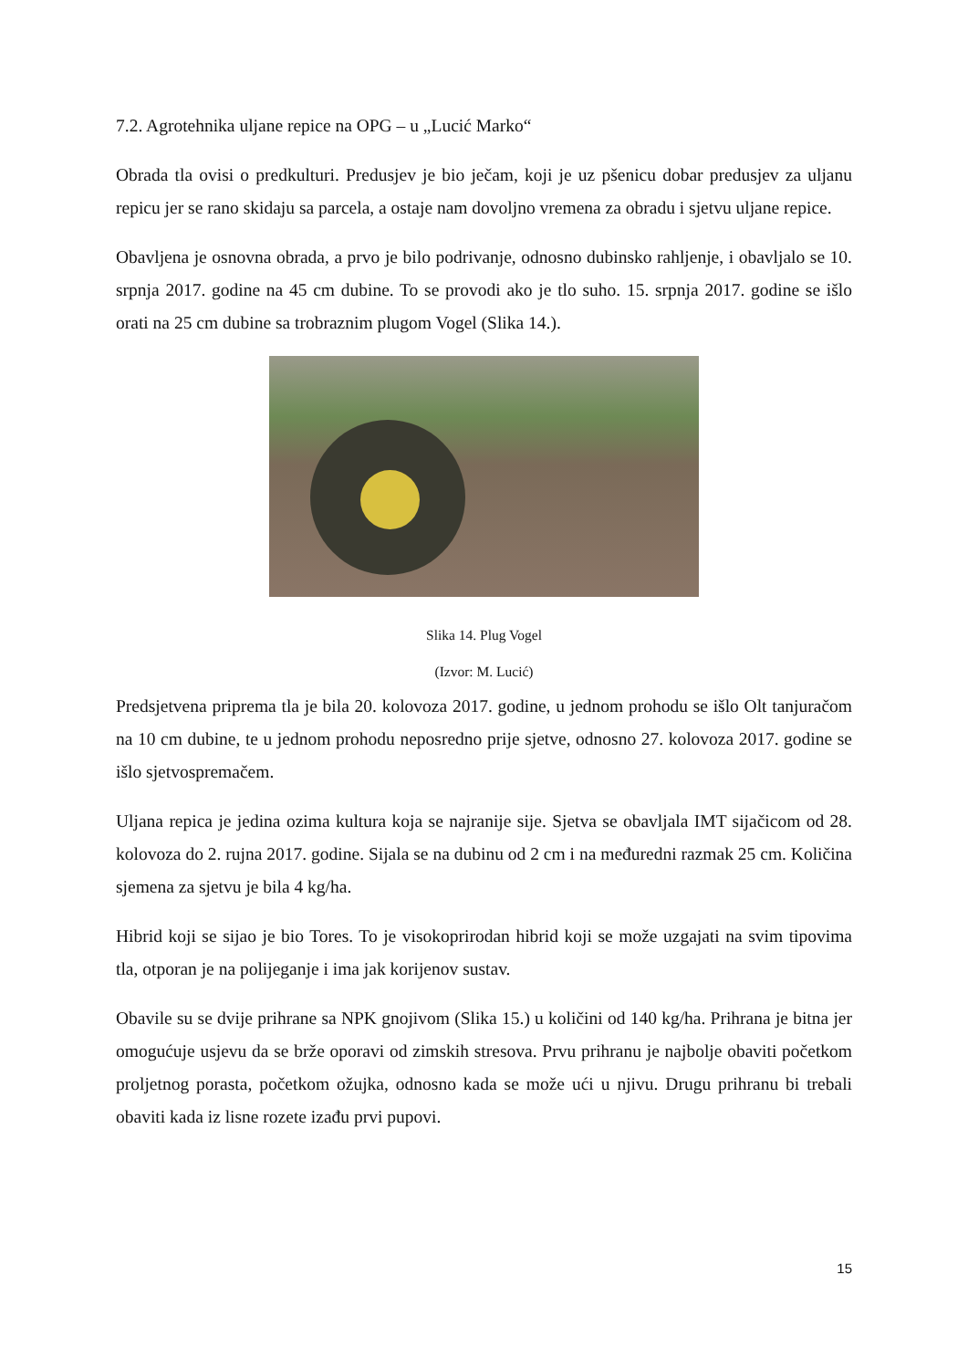7.2. Agrotehnika uljane repice na OPG – u „Lucić Marko“
Obrada tla ovisi o predkulturi. Predusjev je bio ječam, koji je uz pšenicu dobar predusjev za uljanu repicu jer se rano skidaju sa parcela, a ostaje nam dovoljno vremena za obradu i sjetvu uljane repice.
Obavljena je osnovna obrada, a prvo je bilo podrivanje, odnosno dubinsko rahljenje, i obavljalo se 10. srpnja 2017. godine na 45 cm dubine. To se provodi ako je tlo suho. 15. srpnja 2017. godine se išlo orati na 25 cm dubine sa trobraznim plugom Vogel (Slika 14.).
Slika 14. Plug Vogel
(Izvor: M. Lucić)
Predsjetvena priprema tla je bila 20. kolovoza 2017. godine, u jednom prohodu se išlo Olt tanjuračom na 10 cm dubine, te u jednom prohodu neposredno prije sjetve, odnosno 27. kolovoza 2017. godine se išlo sjetvospremačem.
Uljana repica je jedina ozima kultura koja se najranije sije. Sjetva se obavljala IMT sijačicom od 28. kolovoza do 2. rujna 2017. godine. Sijala se na dubinu od 2 cm i na međuredni razmak 25 cm. Količina sjemena za sjetvu je bila 4 kg/ha.
Hibrid koji se sijao je bio Tores. To je visokoprirodan hibrid koji se može uzgajati na svim tipovima tla, otporan je na polijeganje i ima jak korijenov sustav.
Obavile su se dvije prihrane sa NPK gnojivom (Slika 15.) u količini od 140 kg/ha. Prihrana je bitna jer omogućuje usjevu da se brže oporavi od zimskih stresova. Prvu prihranu je najbolje obaviti početkom proljetnog porasta, početkom ožujka, odnosno kada se može ući u njivu. Drugu prihranu bi trebali obaviti kada iz lisne rozete izađu prvi pupovi.
15